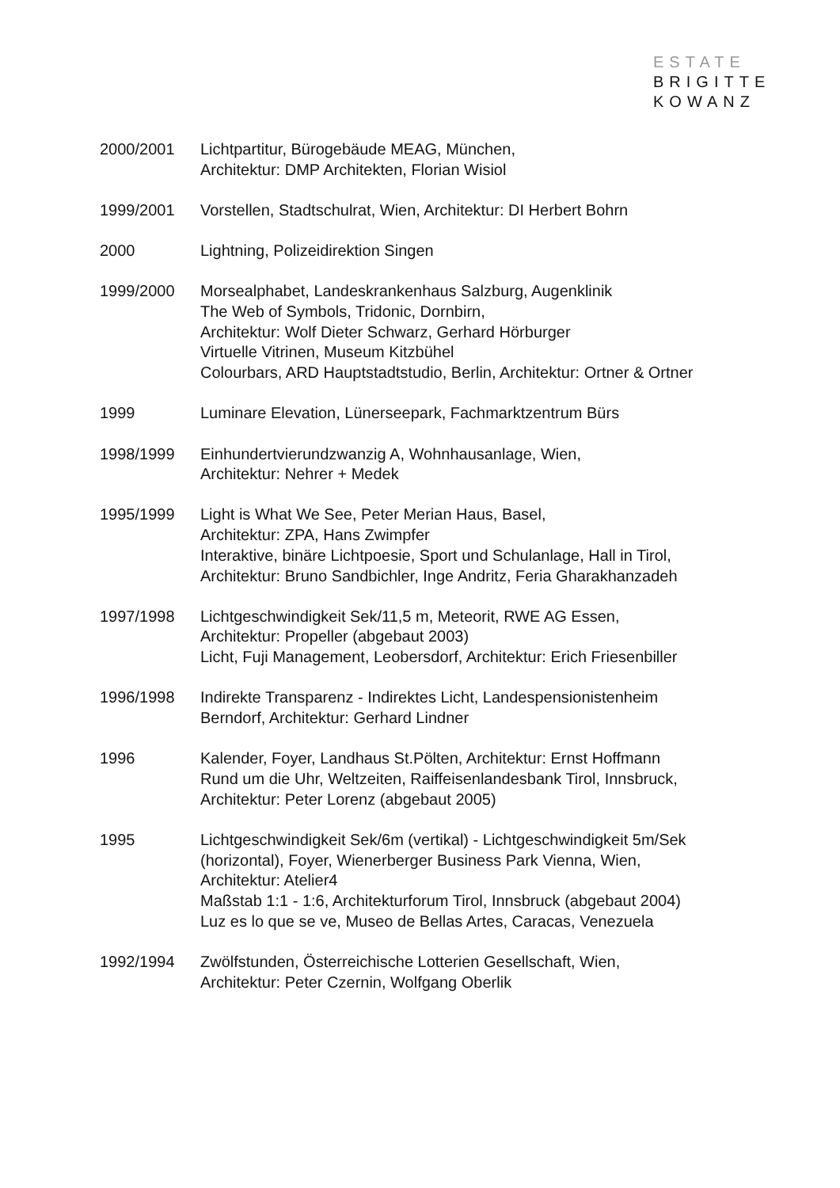ESTATE
BRIGITTE
KOWANZ
2000/2001 Lichtpartitur, Bürogebäude MEAG, München,
Architektur: DMP Architekten, Florian Wisiol
1999/2001 Vorstellen, Stadtschulrat, Wien, Architektur: DI Herbert Bohrn
2000 Lightning, Polizeidirektion Singen
1999/2000 Morsealphabet, Landeskrankenhaus Salzburg, Augenklinik
The Web of Symbols, Tridonic, Dornbirn,
Architektur: Wolf Dieter Schwarz, Gerhard Hörburger
Virtuelle Vitrinen, Museum Kitzbühel
Colourbars, ARD Hauptstadtstudio, Berlin, Architektur: Ortner & Ortner
1999 Luminare Elevation, Lünerseepark, Fachmarktzentrum Bürs
1998/1999 Einhundertvierundzwanzig A, Wohnhausanlage, Wien,
Architektur: Nehrer + Medek
1995/1999 Light is What We See, Peter Merian Haus, Basel,
Architektur: ZPA, Hans Zwimpfer
Interaktive, binäre Lichtpoesie, Sport und Schulanlage, Hall in Tirol,
Architektur: Bruno Sandbichler, Inge Andritz, Feria Gharakhanzadeh
1997/1998 Lichtgeschwindigkeit Sek/11,5 m, Meteorit, RWE AG Essen,
Architektur: Propeller (abgebaut 2003)
Licht, Fuji Management, Leobersdorf, Architektur: Erich Friesenbiller
1996/1998 Indirekte Transparenz - Indirektes Licht, Landespensionistenheim
Berndorf, Architektur: Gerhard Lindner
1996 Kalender, Foyer, Landhaus St.Pölten, Architektur: Ernst Hoffmann
Rund um die Uhr, Weltzeiten, Raiffeisenlandesbank Tirol, Innsbruck,
Architektur: Peter Lorenz (abgebaut 2005)
1995 Lichtgeschwindigkeit Sek/6m (vertikal) - Lichtgeschwindigkeit 5m/Sek
(horizontal), Foyer, Wienerberger Business Park Vienna, Wien,
Architektur: Atelier4
Maßstab 1:1 - 1:6, Architekturforum Tirol, Innsbruck (abgebaut 2004)
Luz es lo que se ve, Museo de Bellas Artes, Caracas, Venezuela
1992/1994 Zwölfstunden, Österreichische Lotterien Gesellschaft, Wien,
Architektur: Peter Czernin, Wolfgang Oberlik